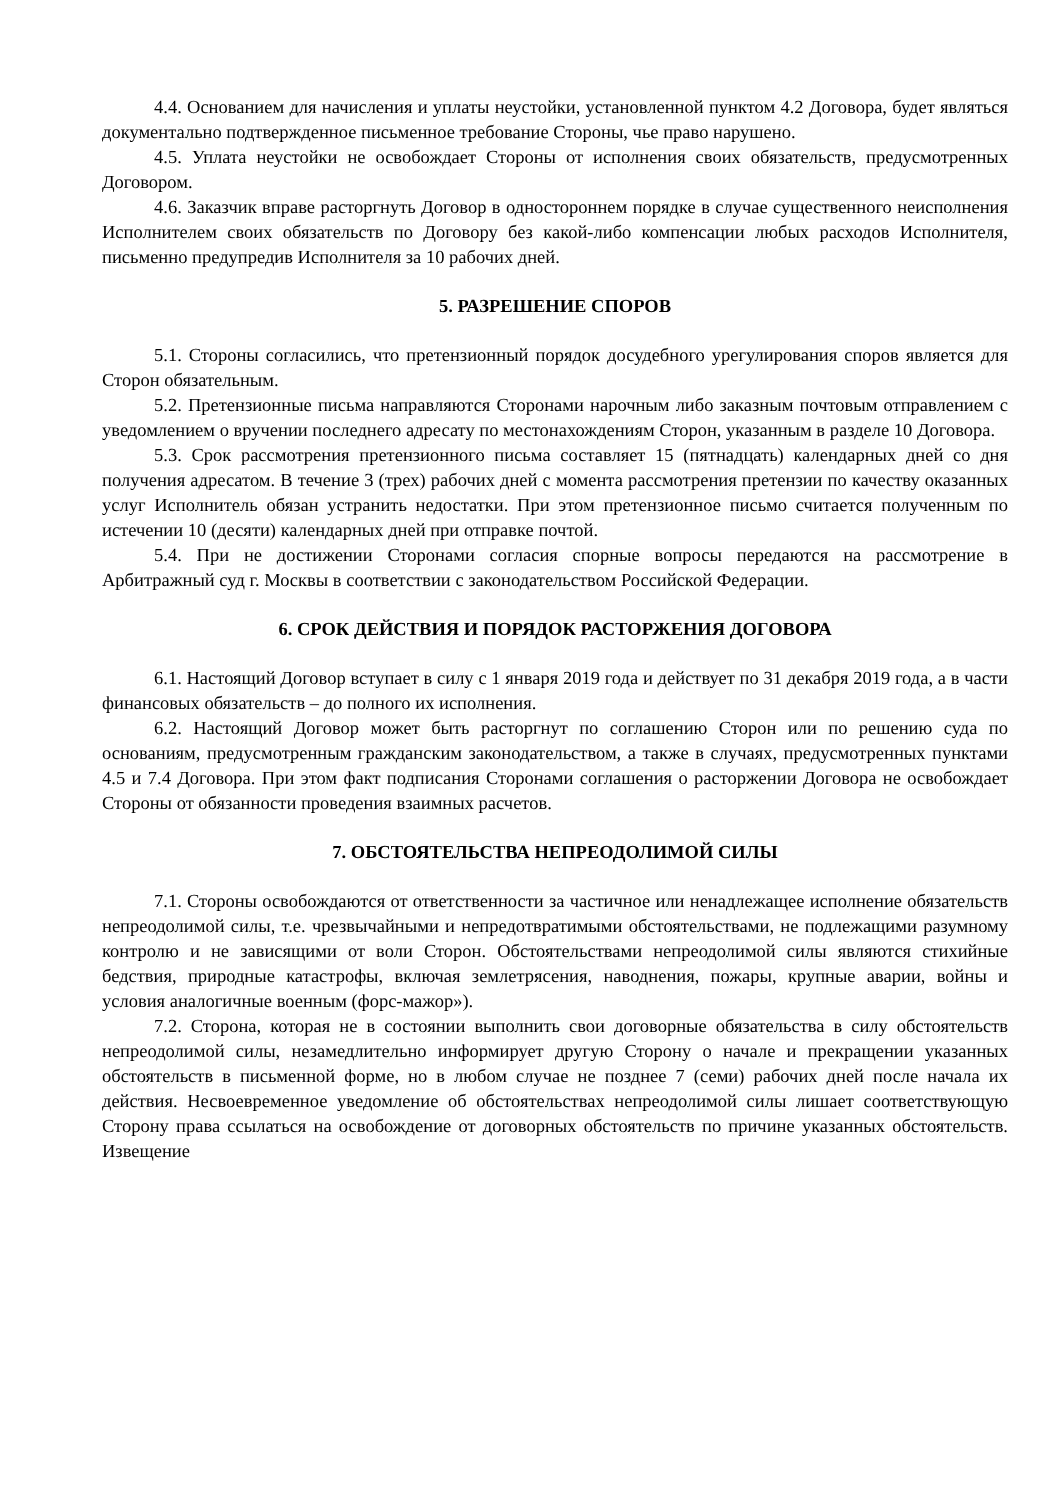4.4. Основанием для начисления и уплаты неустойки, установленной пунктом 4.2 Договора, будет являться документально подтвержденное письменное требование Стороны, чье право нарушено.
4.5. Уплата неустойки не освобождает Стороны от исполнения своих обязательств, предусмотренных Договором.
4.6. Заказчик вправе расторгнуть Договор в одностороннем порядке в случае существенного неисполнения Исполнителем своих обязательств по Договору без какой-либо компенсации любых расходов Исполнителя, письменно предупредив Исполнителя за 10 рабочих дней.
5. РАЗРЕШЕНИЕ СПОРОВ
5.1. Стороны согласились, что претензионный порядок досудебного урегулирования споров является для Сторон обязательным.
5.2. Претензионные письма направляются Сторонами нарочным либо заказным почтовым отправлением с уведомлением о вручении последнего адресату по местонахождениям Сторон, указанным в разделе 10 Договора.
5.3. Срок рассмотрения претензионного письма составляет 15 (пятнадцать) календарных дней со дня получения адресатом. В течение 3 (трех) рабочих дней с момента рассмотрения претензии по качеству оказанных услуг Исполнитель обязан устранить недостатки. При этом претензионное письмо считается полученным по истечении 10 (десяти) календарных дней при отправке почтой.
5.4. При не достижении Сторонами согласия спорные вопросы передаются на рассмотрение в Арбитражный суд г. Москвы в соответствии с законодательством Российской Федерации.
6. СРОК ДЕЙСТВИЯ И ПОРЯДОК РАСТОРЖЕНИЯ ДОГОВОРА
6.1. Настоящий Договор вступает в силу с 1 января 2019 года и действует по 31 декабря 2019 года, а в части финансовых обязательств – до полного их исполнения.
6.2. Настоящий Договор может быть расторгнут по соглашению Сторон или по решению суда по основаниям, предусмотренным гражданским законодательством, а также в случаях, предусмотренных пунктами 4.5 и 7.4 Договора. При этом факт подписания Сторонами соглашения о расторжении Договора не освобождает Стороны от обязанности проведения взаимных расчетов.
7. ОБСТОЯТЕЛЬСТВА НЕПРЕОДОЛИМОЙ СИЛЫ
7.1. Стороны освобождаются от ответственности за частичное или ненадлежащее исполнение обязательств непреодолимой силы, т.е. чрезвычайными и непредотвратимыми обстоятельствами, не подлежащими разумному контролю и не зависящими от воли Сторон. Обстоятельствами непреодолимой силы являются стихийные бедствия, природные катастрофы, включая землетрясения, наводнения, пожары, крупные аварии, войны и условия аналогичные военным (форс-мажор»).
7.2. Сторона, которая не в состоянии выполнить свои договорные обязательства в силу обстоятельств непреодолимой силы, незамедлительно информирует другую Сторону о начале и прекращении указанных обстоятельств в письменной форме, но в любом случае не позднее 7 (семи) рабочих дней после начала их действия. Несвоевременное уведомление об обстоятельствах непреодолимой силы лишает соответствующую Сторону права ссылаться на освобождение от договорных обстоятельств по причине указанных обстоятельств. Извещение